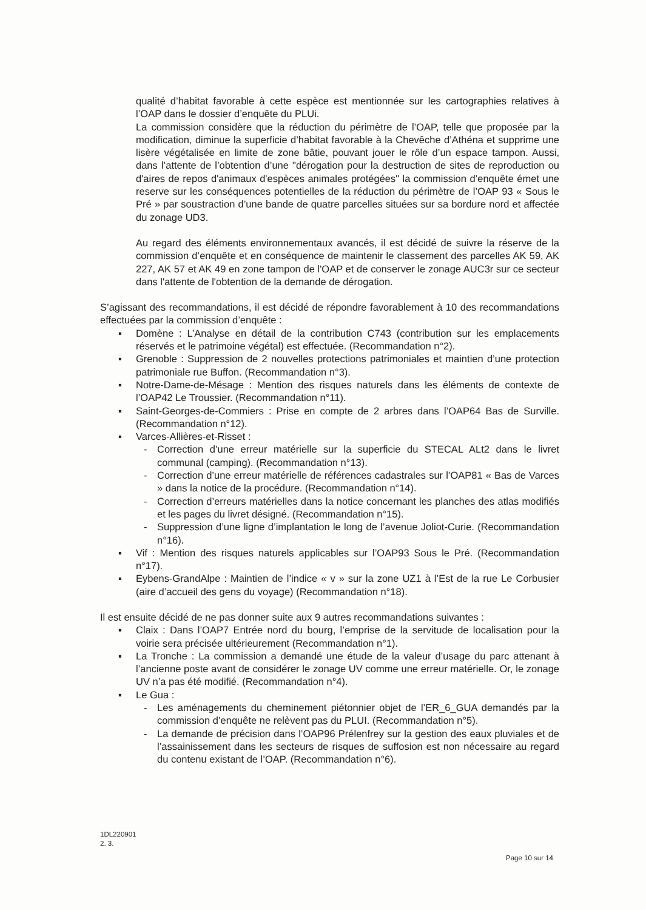qualité d’habitat favorable à cette espèce est mentionnée sur les cartographies relatives à l’OAP dans le dossier d’enquête du PLUi.
La commission considère que la réduction du périmètre de l’OAP, telle que proposée par la modification, diminue la superficie d’habitat favorable à la Chevêche d’Athéna et supprime une lisère végétalisée en limite de zone bâtie, pouvant jouer le rôle d’un espace tampon. Aussi, dans l’attente de l’obtention d’une "dérogation pour la destruction de sites de reproduction ou d'aires de repos d'animaux d'espèces animales protégées" la commission d’enquête émet une reserve sur les conséquences potentielles de la réduction du périmètre de l’OAP 93 « Sous le Pré » par soustraction d’une bande de quatre parcelles situées sur sa bordure nord et affectée du zonage UD3.
Au regard des éléments environnementaux avancés, il est décidé de suivre la réserve de la commission d’enquête et en conséquence de maintenir le classement des parcelles AK 59, AK 227, AK 57 et AK 49 en zone tampon de l'OAP et de conserver le zonage AUC3r sur ce secteur dans l'attente de l'obtention de la demande de dérogation.
S’agissant des recommandations, il est décidé de répondre favorablement à 10 des recommandations effectuées par la commission d’enquête :
▪ Domène : L’Analyse en détail de la contribution C743 (contribution sur les emplacements réservés et le patrimoine végétal) est effectuée. (Recommandation n°2).
▪ Grenoble : Suppression de 2 nouvelles protections patrimoniales et maintien d’une protection patrimoniale rue Buffon. (Recommandation n°3).
▪ Notre-Dame-de-Mésage : Mention des risques naturels dans les éléments de contexte de l’OAP42 Le Troussier. (Recommandation n°11).
▪ Saint-Georges-de-Commiers : Prise en compte de 2 arbres dans l’OAP64 Bas de Surville. (Recommandation n°12).
▪ Varces-Allières-et-Risset :
- Correction d’une erreur matérielle sur la superficie du STECAL ALt2 dans le livret communal (camping). (Recommandation n°13).
- Correction d’une erreur matérielle de références cadastrales sur l’OAP81 « Bas de Varces » dans la notice de la procédure. (Recommandation n°14).
- Correction d’erreurs matérielles dans la notice concernant les planches des atlas modifiés et les pages du livret désigné. (Recommandation n°15).
- Suppression d’une ligne d’implantation le long de l’avenue Joliot-Curie. (Recommandation n°16).
▪ Vif : Mention des risques naturels applicables sur l’OAP93 Sous le Pré. (Recommandation n°17).
▪ Eybens-GrandAlpe : Maintien de l’indice « v » sur la zone UZ1 à l’Est de la rue Le Corbusier (aire d’accueil des gens du voyage) (Recommandation n°18).
Il est ensuite décidé de ne pas donner suite aux 9 autres recommandations suivantes :
▪ Claix : Dans l’OAP7 Entrée nord du bourg, l’emprise de la servitude de localisation pour la voirie sera précisée ultérieurement (Recommandation n°1).
▪ La Tronche : La commission a demandé une étude de la valeur d’usage du parc attenant à l’ancienne poste avant de considérer le zonage UV comme une erreur matérielle. Or, le zonage UV n’a pas été modifié. (Recommandation n°4).
▪ Le Gua :
- Les aménagements du cheminement piétonnier objet de l’ER_6_GUA demandés par la commission d’enquête ne relèvent pas du PLUI. (Recommandation n°5).
- La demande de précision dans l’OAP96 Prélenfrey sur la gestion des eaux pluviales et de l’assainissement dans les secteurs de risques de suffosion est non nécessaire au regard du contenu existant de l’OAP. (Recommandation n°6).
1DL220901
2. 3.
Page 10 sur 14